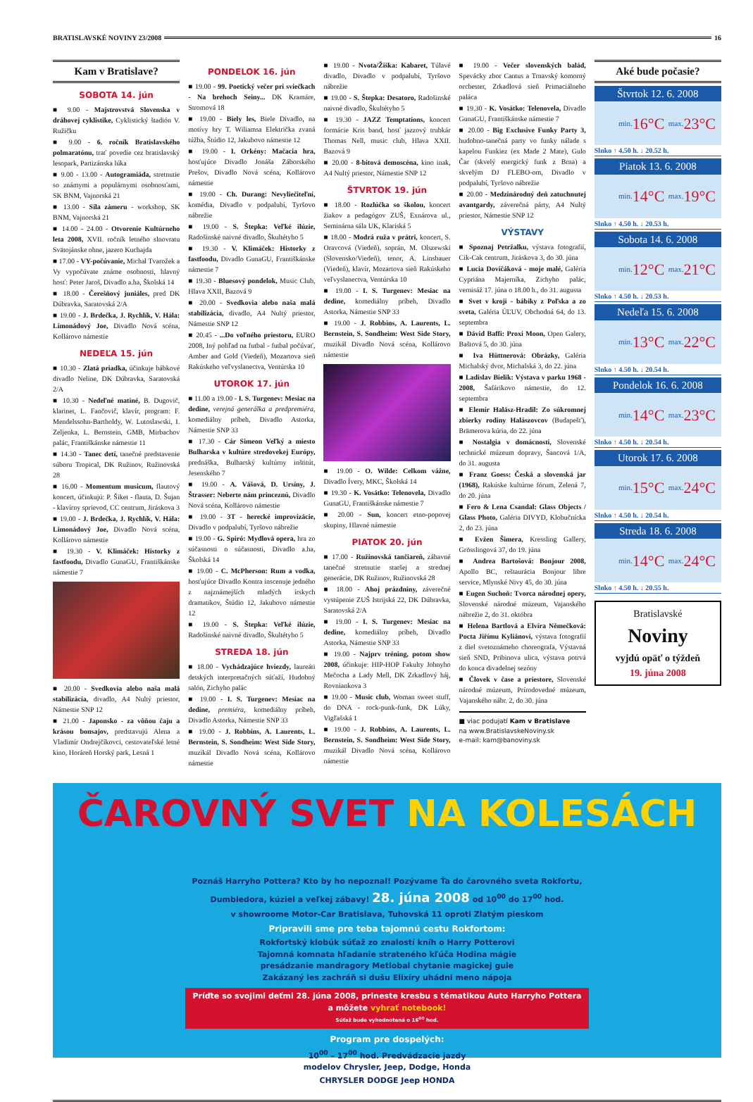BRATISLAVSKÉ NOVINY 23/2008 16
Kam v Bratislave?
SOBOTA 14. jún
■ 9.00 - Majstrovstvá Slovenska v dráhovej cyklistike, Cyklistický štadión V. Ružičku
■ 9.00 - 6. ročník Bratislavského polmaratónu, trať povedie cez bratislavský lesopark, Partizánska lúka
■ 9.00 - 13.00 - Autogramiáda, stretnutie so známymi a populárnymi osobnosťami, SK BNM, Vajnorská 21
■ 13.00 - Sila zámeru - workshop, SK BNM, Vajnorská 21
■ 14.00 - 24.00 - Otvorenie Kultúrneho leta 2008, XVII. ročník letného slnovratu Svätojánske ohne, jazero Kuchajda
■ 17.00 - VY-počúvanie, Michal Tvarožek a Vy vypočúvate známe osobnosti, hlavný hosť: Peter Jaroš, Divadlo a.ha, Školská 14
■ 18.00 - Čerešňový juniáles, pred DK Dúbravka, Saratovská 2/A
■ 19.00 - J. Brdečka, J. Rychlík, V. Hála: Limonádový Joe, Divadlo Nová scéna, Kollárovo námestie
NEDEĽA 15. jún
■ 10.30 - Zlatá priadka, účinkuje bábkové divadlo Neline, DK Dúbravka, Saratovská 2/A
■ 10.30 - Nedeľné matiné, B. Dugovič, klarinet, L. Fančovič, klavír, program: F. Mendelssohn-Bartholdy, W. Lutoslawski, I. Zeljenka, L. Bernstein, GMB, Mirbachov palác, Františkánske námestie 11
■ 14.30 - Tanec detí, tanečné predstavenie súboru Tropical, DK Ružinov, Ružinovská 28
■ 16.00 - Momentum musicum, flautový koncert, účinkujú: P. Šiket - flauta, D. Šujan - klavírny sprievod, CC centrum, Jiráskova 3
■ 19.00 - J. Brdečka, J. Rychlík, V. Hála: Limonádový Joe, Divadlo Nová scéna, Kollárovo námestie
■ 19.30 - V. Klimáček: Historky z fastfoodu, Divadlo GunaGU, Františkánske námestie 7
■ 20.00 - Svedkovia alebo naša malá stabilizácia, divadlo, A4 Nultý priestor, Námestie SNP 12
■ 21.00 - Japonsko - za vôňou čaju a krásou bonsajov, predstavujú Alena a Vladimír Ondrejčíkovci, cestovateľské letné kino, Horáreň Horský park, Lesná 1
PONDELOK 16. jún
■ 19.00 - 99. Poetický večer pri sviečkach - Na brehoch Seiny... DK Kramáre, Stromová 18
■ 19.00 - Biely les, Biele Divadlo, na motívy hry T. Wiliamsa Električka zvaná túžba, Štúdio 12, Jakubovo námestie 12
■ 19.00 - I. Orkény: Mačacia hra, hosťujúce Divadlo Jonáša Záborského Prešov, Divadlo Nová scéna, Kollárovo námestie
■ 19.00 - Ch. Durang: Nevyliečiteľní, komédia, Divadlo v podpalubí, Tyršovo nábrežie
■ 19.00 - S. Štepka: Veľké ilúzie, Radošinské naivné divadlo, Škultétyho 5
■ 19.30 - V. Klimáček: Historky z fastfoodu, Divadlo GunaGU, Františkánske námestie 7
■ 19.30 - Bluesový pondelok, Music Club, Hlava XXII, Bazová 9
■ 20.00 - Svedkovia alebo naša malá stabilizácia, divadlo, A4 Nultý priestor, Námestie SNP 12
■ 20.45 - ...Do voľného priestoru, EURO 2008, Iný pohľad na futbal - futbal počúvať, Amber and Gold (Viedeň), Mozartova sieň Rakúskeho veľvyslanectva, Ventúrska 10
UTOROK 17. jún
■ 11.00 a 19.00 - I. S. Turgenev: Mesiac na dedine, verejná generálka a predpremiéra, komediálny príbeh, Divadlo Astorka, Námestie SNP 33
■ 17.30 - Cár Simeon Veľký a miesto Bulharska v kultúre stredovekej Európy, prednáška, Bulharský kultúrny inštitút, Jesenského 7
■ 19.00 - A. Vášová, D. Ursíny, J. Štrasser: Neberte nám princeznú, Divadlo Nová scéna, Kollárovo námestie
■ 19.00 - 3T - herecké improvizácie, Divadlo v podpalubí, Tyršovo nábrežie
■ 19.00 - G. Spiró: Mydlová opera, hra zo súčasnosti o súčasnosti, Divadlo a.ha, Školská 14
■ 19.00 - C. McPherson: Rum a vodka, hosťujúce Divadlo Kontra inscenuje jedného z najznámejších mladých írskych dramatikov, Štúdio 12, Jakubovo námestie 12
■ 19.00 - S. Štepka: Veľké ilúzie, Radošinské naivné divadlo, Škultétyho 5
STREDA 18. jún
■ 18.00 - Vychádzajúce hviezdy, laureáti detských interpretačných súťaží, Hudobný salón, Zichyho palác
■ 19.00 - I. S. Turgenev: Mesiac na dedine, premiéra, komediálny príbeh, Divadlo Astorka, Námestie SNP 33
■ 19.00 - J. Robbins, A. Laurents, L. Bernstein, S. Sondheim: West Side Story, muzikál Divadlo Nová scéna, Kollárovo námestie
■ 19.00 - Nvota/Žiška: Kabaret, Túlavé divadlo, Divadlo v podpalubí, Tyršovo nábrežie
■ 19.00 - S. Štepka: Desatoro, Radošinské naivné divadlo, Škultétyho 5
■ 19.30 - JAZZ Temptations, koncert formácie Kris band, hosť jazzový trubkár Thomas Nell, music club, Hlava XXII. Bazová 9
■ 20.00 - 8-bitová demoscéna, kino inak, A4 Nultý priestor, Námestie SNP 12
ŠTVRTOK 19. jún
■ 18.00 - Rozlúčka so školou, koncert žiakov a pedagógov ZUŠ, Exnárova ul., Seminárna sála UK, Klariská 5
■ 18.00 - Modrá ruža v prátri, koncert, S. Oravcová (Viedeň), soprán, M. Olszewski (Slovensko/Viedeň), tenor, A. Linsbauer (Viedeň), klavír, Mozartova sieň Rakúskeho veľvyslanectva, Ventúrska 10
■ 19.00 - I. S. Turgenev: Mesiac na dedine, komediálny príbeh, Divadlo Astorka, Námestie SNP 33
■ 19.00 - J. Robbins, A. Laurents, L. Bernstein, S. Sondheim: West Side Story, muzikál Divadlo Nová scéna, Kollárovo námestie
■ 19.00 - O. Wilde: Celkom vážne, Divadlo Ívery, MKC, Školská 14
■ 19.30 - K. Vosátko: Telenovela, Divadlo GunaGU, Františkánske námestie 7
■ 20.00 - Sun, koncert etno-popovej skupiny, Hlavné námestie
PIATOK 20. jún
■ 17.00 - Ružinovská tančiareň, zábavné tanečné stretnutie staršej a strednej generácie, DK Ružinov, Ružinovská 28
■ 18.00 - Ahoj prázdniny, záverečné vystúpenie ZUŠ Istrijská 22, DK Dúbravka, Saratovská 2/A
■ 19.00 - I. S. Turgenev: Mesiac na dedine, komediálny príbeh, Divadlo Astorka, Námestie SNP 33
■ 19.00 - Najprv tréning, potom show 2008, účinkuje: HIP-HOP Fakulty Johnyho Mečocha a Lady Mell, DK Zrkadlový háj, Rovniankova 3
■ 19.00 - Music club, Woman sweet stuff, do DNA - rock-punk-funk, DK Lúky, Vigľašská 1
■ 19.00 - J. Robbins, A. Laurents, L. Bernstein, S. Sondheim: West Side Story, muzikál Divadlo Nová scéna, Kollárovo námestie
■ 19.00 - Večer slovenských balád, Spevácky zbor Cantus a Trnavský komorný orchester, Zrkadlová sieň Primaciálneho paláca
■ 19.30 - K. Vosátko: Telenovela, Divadlo GunaGU, Františkánske námestie 7
■ 20.00 - Big Exclusive Funky Party 3, hudobno-tanečná party vo funky nálade s kapelou Funkiez (ex Made 2 Mate), Gulo Čar (skvelý energický funk z Brna) a skvelým DJ FLEBO-om, Divadlo v podpalubí, Tyršovo nábrežie
■ 20.00 - Medzinárodný deň zatuchnutej avantgardy, záverečná párty, A4 Nultý priestor, Námestie SNP 12
VÝSTAVY
■ Spoznaj Petržalku, výstava fotografií, Cik-Cak centrum, Jiráskova 3, do 30. júna
■ Lucia Dovičáková - moje malé, Galéria Cypriána Majerníka, Zichyho palác, vernisáž 17. júna o 18.00 h., do 31. augusta
■ Svet v kroji - bábiky z Poľska a zo sveta, Galéria ÚĽUV, Obchodná 64, do 13. septembra
■ Dávid Baffi: Proxi Moon, Open Galery, Baštová 5, do 30. júna
■ Iva Hüttnerová: Obrázky, Galéria Michalský dvor, Michalská 3, do 22. júna
■ Ladislav Bielik: Výstava v parku 1968 - 2008, Šafárikovo námestie, do 12. septembra
■ Elemír Halász-Hradil: Zo súkromnej zbierky rodiny Halászovcov (Budapešť), Brämerova kúria, do 22. júna
■ Nostalgia v domácnosti, Slovenské technické múzeum dopravy, Šancová 1/A, do 31. augusta
■ Franz Goess: Česká a slovenská jar (1968), Rakúske kultúrne fórum, Zelená 7, do 20. júna
■ Fero & Lena Csandal: Glass Objects / Glass Photo, Galéria DIVYD, Klobučnícka 2, do 23. júna
■ Evžen Šimera, Kressling Gallery, Grösslingová 37, do 19. júna
■ Andrea Bartošová: Bonjour 2008, Apollo BC, reštaurácia Bonjour libre service, Mlynské Nivy 45, do 30. júna
■ Eugen Suchoň: Tvorca národnej opery, Slovenské národné múzeum, Vajanského nábrežie 2, do 31. októbra
■ Helena Bartlová a Elvíra Němečková: Pocta Jiřímu Kyliánovi, výstava fotografií z diel svetoznámeho choreografa, Výstavná sieň SND, Pribinova ulica, výstava potrvá do konca divadelnej sezóny
■ Človek v čase a priestore, Slovenské národné múzeum, Prírodovedné múzeum, Vajanského nábr. 2, do 30. júna
■ viac podujatí Kam v Bratislave
na www.BratislavskeNoviny.sk
e-mail: kam@banoviny.sk
Aké bude počasie?
Štvrtok 12. 6. 2008
min. 16°C max. 23°C
Slnko ↑ 4.50 h. ↓ 20.52 h.
Piatok 13. 6. 2008
min. 14°C max. 19°C
Slnko ↑ 4.50 h. ↓ 20.53 h.
Sobota 14. 6. 2008
min. 12°C max. 21°C
Slnko ↑ 4.50 h. ↓ 20.53 h.
Nedeľa 15. 6. 2008
min. 13°C max. 22°C
Slnko ↑ 4.50 h. ↓ 20.54 h.
Pondelok 16. 6. 2008
min. 14°C max. 23°C
Slnko ↑ 4.50 h. ↓ 20.54 h.
Utorok 17. 6. 2008
min. 15°C max. 24°C
Slnko ↑ 4.50 h. ↓ 20.54 h.
Streda 18. 6. 2008
min. 14°C max. 24°C
Slnko ↑ 4.50 h. ↓ 20.55 h.
Bratislavské
Noviny
vyjdú opäť o týždeň
19. júna 2008
ČAROVNÝ SVET NA KOLESÁCH
Poznáš Harryho Pottera? Kto by ho nepoznal! Pozývame Ťa do čarovného sveta Rokfortu,
Dumbledora, kúziel a veľkej zábavy! 28. júna 2008 od 10<sup>00</sup> do 17<sup>00</sup> hod.
v showroome Motor-Car Bratislava, Tuhovská 11 oproti Zlatým pieskom
Pripravili sme pre teba tajomnú cestu Rokfortom:
Rokfortský klobúk súťaž zo znalostí kníh o Harry Potterovi
Tajomná komnata hľadanie strateného kľúča Hodina mágie
presádzanie mandragory Metlobal chytanie magickej gule
Zakázaný les zachráň si dušu Elixíry uhádni meno nápoja
Príďte so svojimi deťmi 28. júna 2008, prineste kresbu s tématikou Auto Harryho Pottera
a môžete vyhrať notebook!
Súťaž bude vyhodnotená o 16<sup>00</sup> hod.
Program pre dospelých:
10<sup>00</sup> – 17<sup>00</sup> hod. Predvádzacie jazdy
modelov Chrysler, Jeep, Dodge, Honda
CHRYSLER DODGE Jeep HONDA